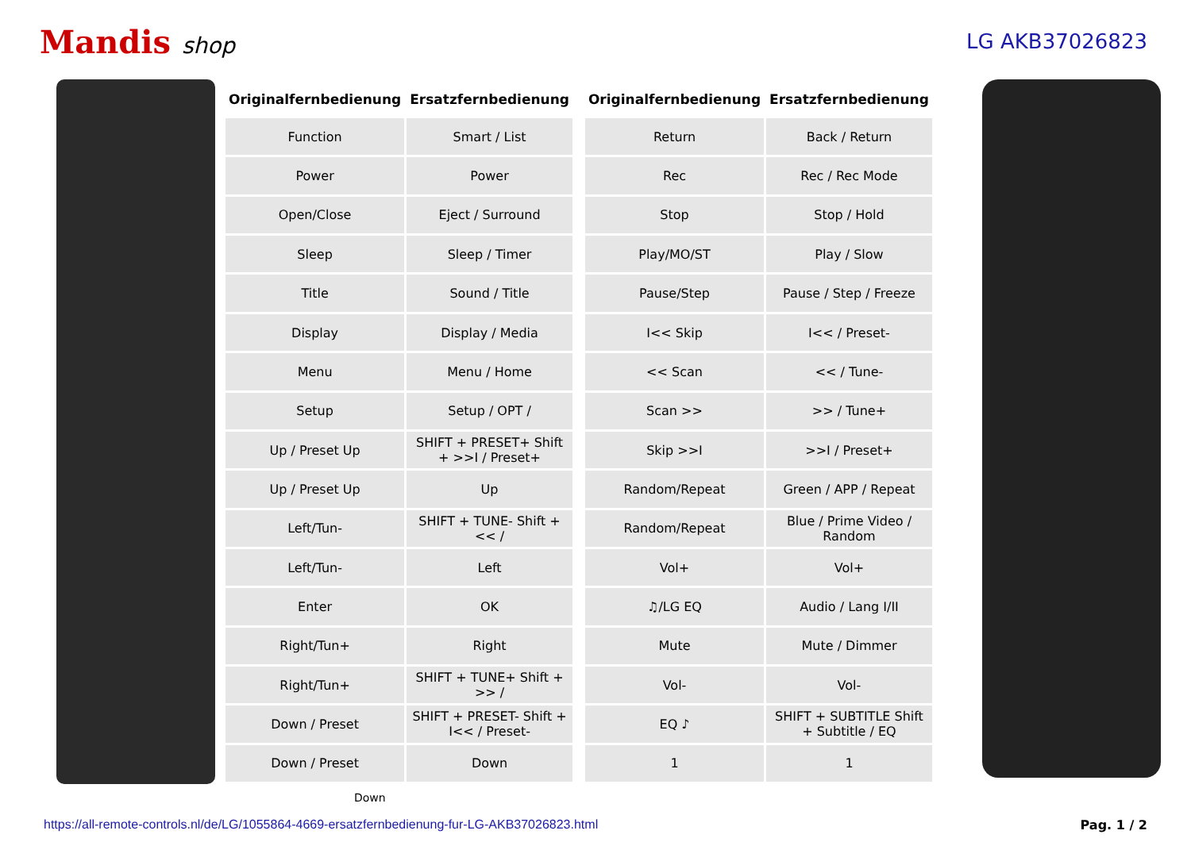Mandis shop LG AKB37026823
| Originalfernbedienung | Ersatzfernbedienung |
| --- | --- |
| Function | Smart / List |
| Power | Power |
| Open/Close | Eject / Surround |
| Sleep | Sleep / Timer |
| Title | Sound / Title |
| Display | Display / Media |
| Menu | Menu / Home |
| Setup | Setup / OPT / |
| Up / Preset Up | SHIFT + PRESET+ Shift + >>I / Preset+ |
| Up / Preset Up | Up |
| Left/Tun- | SHIFT + TUNE- Shift + << / |
| Left/Tun- | Left |
| Enter | OK |
| Right/Tun+ | Right |
| Right/Tun+ | SHIFT + TUNE+ Shift + >> / |
| Down / Preset | SHIFT + PRESET- Shift + I<< / Preset- |
| Down / Preset | Down |
| Originalfernbedienung | Ersatzfernbedienung |
| --- | --- |
| Return | Back / Return |
| Rec | Rec / Rec Mode |
| Stop | Stop / Hold |
| Play/MO/ST | Play / Slow |
| Pause/Step | Pause / Step / Freeze |
| I<< Skip | I<< / Preset- |
| << Scan | << / Tune- |
| Scan >> | >> / Tune+ |
| Skip >>I | >>I / Preset+ |
| Random/Repeat | Green / APP / Repeat |
| Random/Repeat | Blue / Prime Video / Random |
| Vol+ | Vol+ |
| ♫/LG EQ | Audio / Lang I/II |
| Mute | Mute / Dimmer |
| Vol- | Vol- |
| EQ ♪ | SHIFT + SUBTITLE Shift + Subtitle / EQ |
| 1 | 1 |
Down
https://all-remote-controls.nl/de/LG/1055864-4669-ersatzfernbedienung-fur-LG-AKB37026823.html Pag. 1 / 2